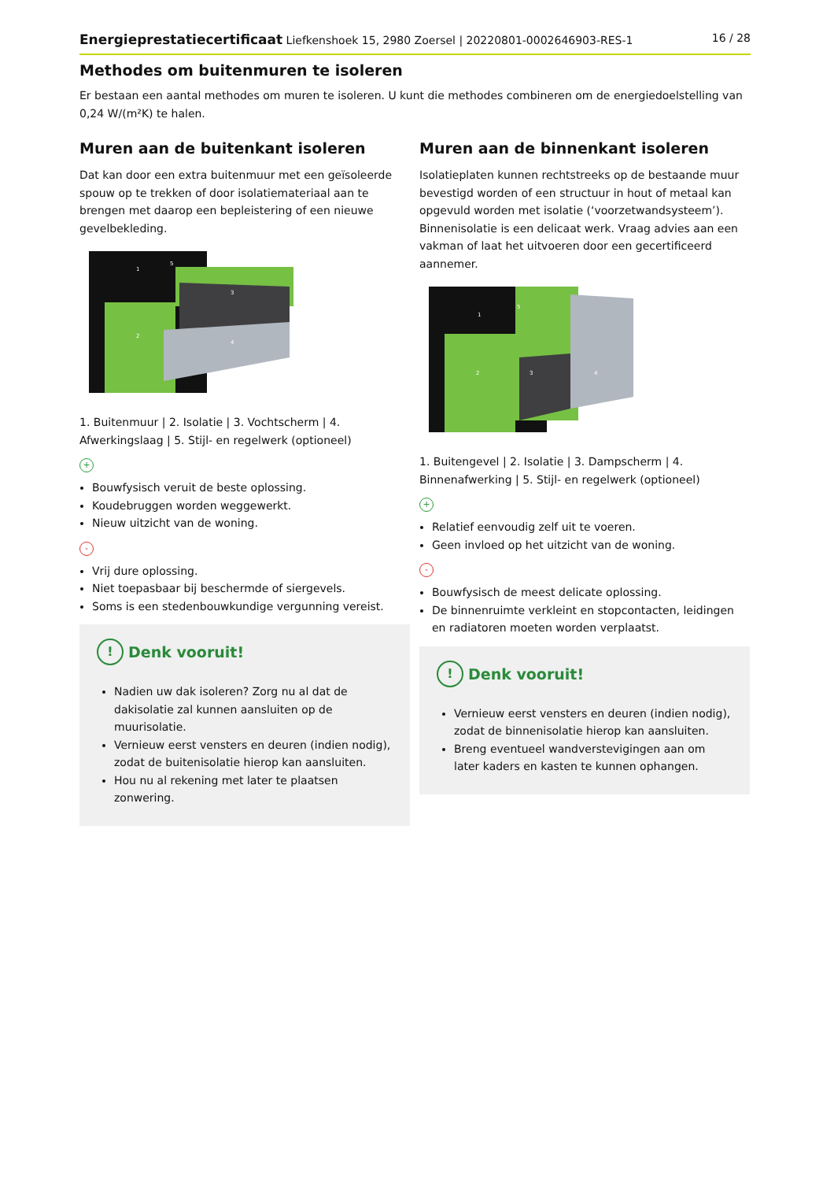Energieprestatiecertificaat Liefkenshoek 15, 2980 Zoersel | 20220801-0002646903-RES-1 16 / 28
Methodes om buitenmuren te isoleren
Er bestaan een aantal methodes om muren te isoleren. U kunt die methodes combineren om de energiedoelstelling van 0,24 W/(m²K) te halen.
Muren aan de buitenkant isoleren
Dat kan door een extra buitenmuur met een geïsoleerde spouw op te trekken of door isolatiemateriaal aan te brengen met daarop een bepleistering of een nieuwe gevelbekleding.
1
2
3
4
5
1. Buitenmuur | 2. Isolatie | 3. Vochtscherm | 4. Afwerkingslaag | 5. Stijl- en regelwerk (optioneel)
+
Bouwfysisch veruit de beste oplossing.
Koudebruggen worden weggewerkt.
Nieuw uitzicht van de woning.
-
Vrij dure oplossing.
Niet toepasbaar bij beschermde of siergevels.
Soms is een stedenbouwkundige vergunning vereist.
! Denk vooruit!
Nadien uw dak isoleren? Zorg nu al dat de dakisolatie zal kunnen aansluiten op de muurisolatie.
Vernieuw eerst vensters en deuren (indien nodig), zodat de buitenisolatie hierop kan aansluiten.
Hou nu al rekening met later te plaatsen zonwering.
Muren aan de binnenkant isoleren
Isolatieplaten kunnen rechtstreeks op de bestaande muur bevestigd worden of een structuur in hout of metaal kan opgevuld worden met isolatie (‘voorzetwandsysteem’). Binnenisolatie is een delicaat werk. Vraag advies aan een vakman of laat het uitvoeren door een gecertificeerd aannemer.
1
2
3
4
5
1. Buitengevel | 2. Isolatie | 3. Dampscherm | 4. Binnenafwerking | 5. Stijl- en regelwerk (optioneel)
+
Relatief eenvoudig zelf uit te voeren.
Geen invloed op het uitzicht van de woning.
-
Bouwfysisch de meest delicate oplossing.
De binnenruimte verkleint en stopcontacten, leidingen en radiatoren moeten worden verplaatst.
! Denk vooruit!
Vernieuw eerst vensters en deuren (indien nodig), zodat de binnenisolatie hierop kan aansluiten.
Breng eventueel wandverstevigingen aan om later kaders en kasten te kunnen ophangen.